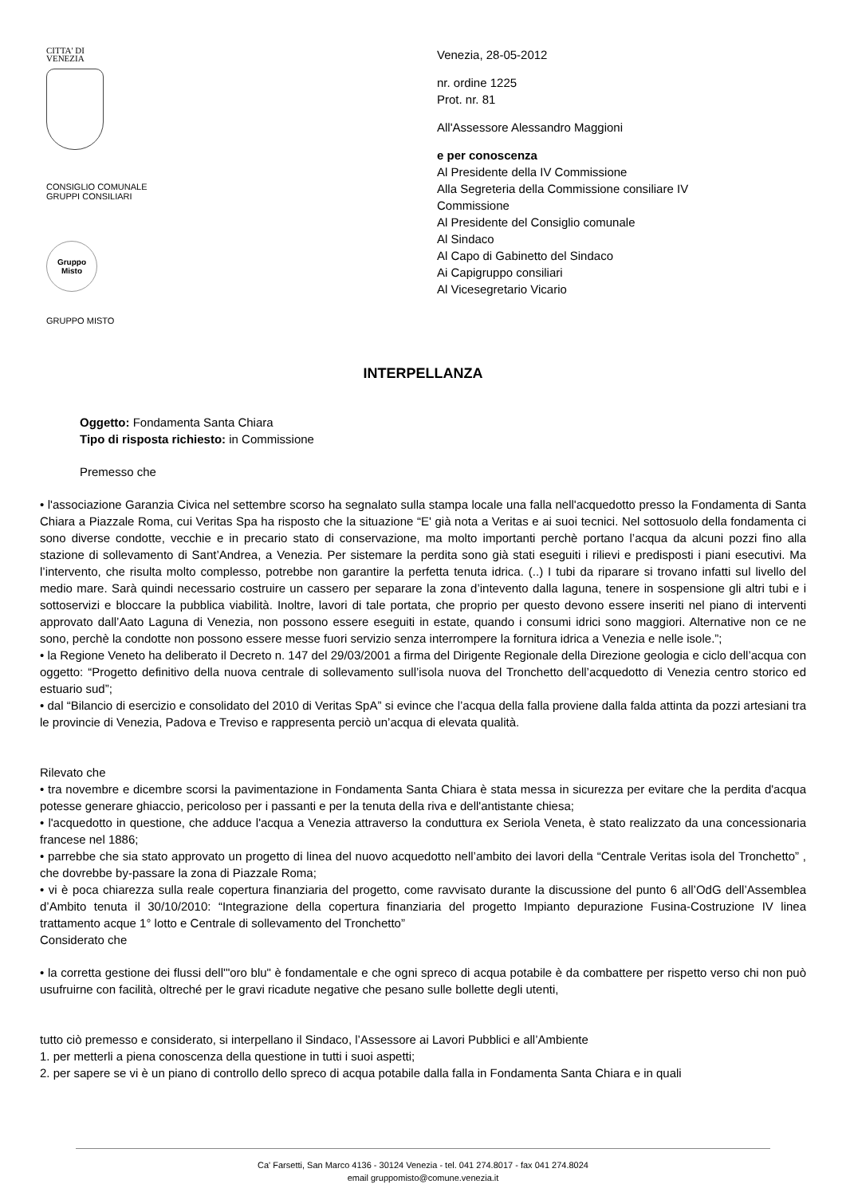CITTA' DI
VENEZIA
CONSIGLIO COMUNALE
GRUPPI CONSILIARI
Gruppo
Misto
GRUPPO MISTO
Venezia, 28-05-2012
nr. ordine 1225
Prot. nr. 81
All'Assessore Alessandro Maggioni
e per conoscenza
Al Presidente della IV Commissione
Alla Segreteria della Commissione consiliare IV
Commissione
Al Presidente del Consiglio comunale
Al Sindaco
Al Capo di Gabinetto del Sindaco
Ai Capigruppo consiliari
Al Vicesegretario Vicario
INTERPELLANZA
Oggetto: Fondamenta Santa Chiara
Tipo di risposta richiesto: in Commissione
Premesso che
• l'associazione Garanzia Civica nel settembre scorso ha segnalato sulla stampa locale una falla nell'acquedotto presso la Fondamenta di Santa Chiara a Piazzale Roma, cui Veritas Spa ha risposto che la situazione “E' già nota a Veritas e ai suoi tecnici. Nel sottosuolo della fondamenta ci sono diverse condotte, vecchie e in precario stato di conservazione, ma molto importanti perchè portano l’acqua da alcuni pozzi fino alla stazione di sollevamento di Sant’Andrea, a Venezia. Per sistemare la perdita sono già stati eseguiti i rilievi e predisposti i piani esecutivi. Ma l’intervento, che risulta molto complesso, potrebbe non garantire la perfetta tenuta idrica. (..) I tubi da riparare si trovano infatti sul livello del medio mare. Sarà quindi necessario costruire un cassero per separare la zona d’intevento dalla laguna, tenere in sospensione gli altri tubi e i sottoservizi e bloccare la pubblica viabilità. Inoltre, lavori di tale portata, che proprio per questo devono essere inseriti nel piano di interventi approvato dall’Aato Laguna di Venezia, non possono essere eseguiti in estate, quando i consumi idrici sono maggiori. Alternative non ce ne sono, perchè la condotte non possono essere messe fuori servizio senza interrompere la fornitura idrica a Venezia e nelle isole.”;
• la Regione Veneto ha deliberato il Decreto n. 147 del 29/03/2001 a firma del Dirigente Regionale della Direzione geologia e ciclo dell’acqua con oggetto: “Progetto definitivo della nuova centrale di sollevamento sull’isola nuova del Tronchetto dell’acquedotto di Venezia centro storico ed estuario sud”;
• dal “Bilancio di esercizio e consolidato del 2010 di Veritas SpA” si evince che l’acqua della falla proviene dalla falda attinta da pozzi artesiani tra le provincie di Venezia, Padova e Treviso e rappresenta perciò un’acqua di elevata qualità.
Rilevato che
• tra novembre e dicembre scorsi la pavimentazione in Fondamenta Santa Chiara è stata messa in sicurezza per evitare che la perdita d'acqua potesse generare ghiaccio, pericoloso per i passanti e per la tenuta della riva e dell'antistante chiesa;
• l'acquedotto in questione, che adduce l'acqua a Venezia attraverso la conduttura ex Seriola Veneta, è stato realizzato da una concessionaria francese nel 1886;
• parrebbe che sia stato approvato un progetto di linea del nuovo acquedotto nell’ambito dei lavori della “Centrale Veritas isola del Tronchetto” , che dovrebbe by-passare la zona di Piazzale Roma;
• vi è poca chiarezza sulla reale copertura finanziaria del progetto, come ravvisato durante la discussione del punto 6 all’OdG dell’Assemblea d’Ambito tenuta il 30/10/2010: “Integrazione della copertura finanziaria del progetto Impianto depurazione Fusina-Costruzione IV linea trattamento acque 1° lotto e Centrale di sollevamento del Tronchetto”
Considerato che
• la corretta gestione dei flussi dell'"oro blu" è fondamentale e che ogni spreco di acqua potabile è da combattere per rispetto verso chi non può usufruirne con facilità, oltreché per le gravi ricadute negative che pesano sulle bollette degli utenti,
tutto ciò premesso e considerato, si interpellano il Sindaco, l’Assessore ai Lavori Pubblici e all’Ambiente
1. per metterli a piena conoscenza della questione in tutti i suoi aspetti;
2. per sapere se vi è un piano di controllo dello spreco di acqua potabile dalla falla in Fondamenta Santa Chiara e in quali
Ca' Farsetti, San Marco 4136 - 30124 Venezia - tel. 041 274.8017 - fax 041 274.8024
email gruppomisto@comune.venezia.it